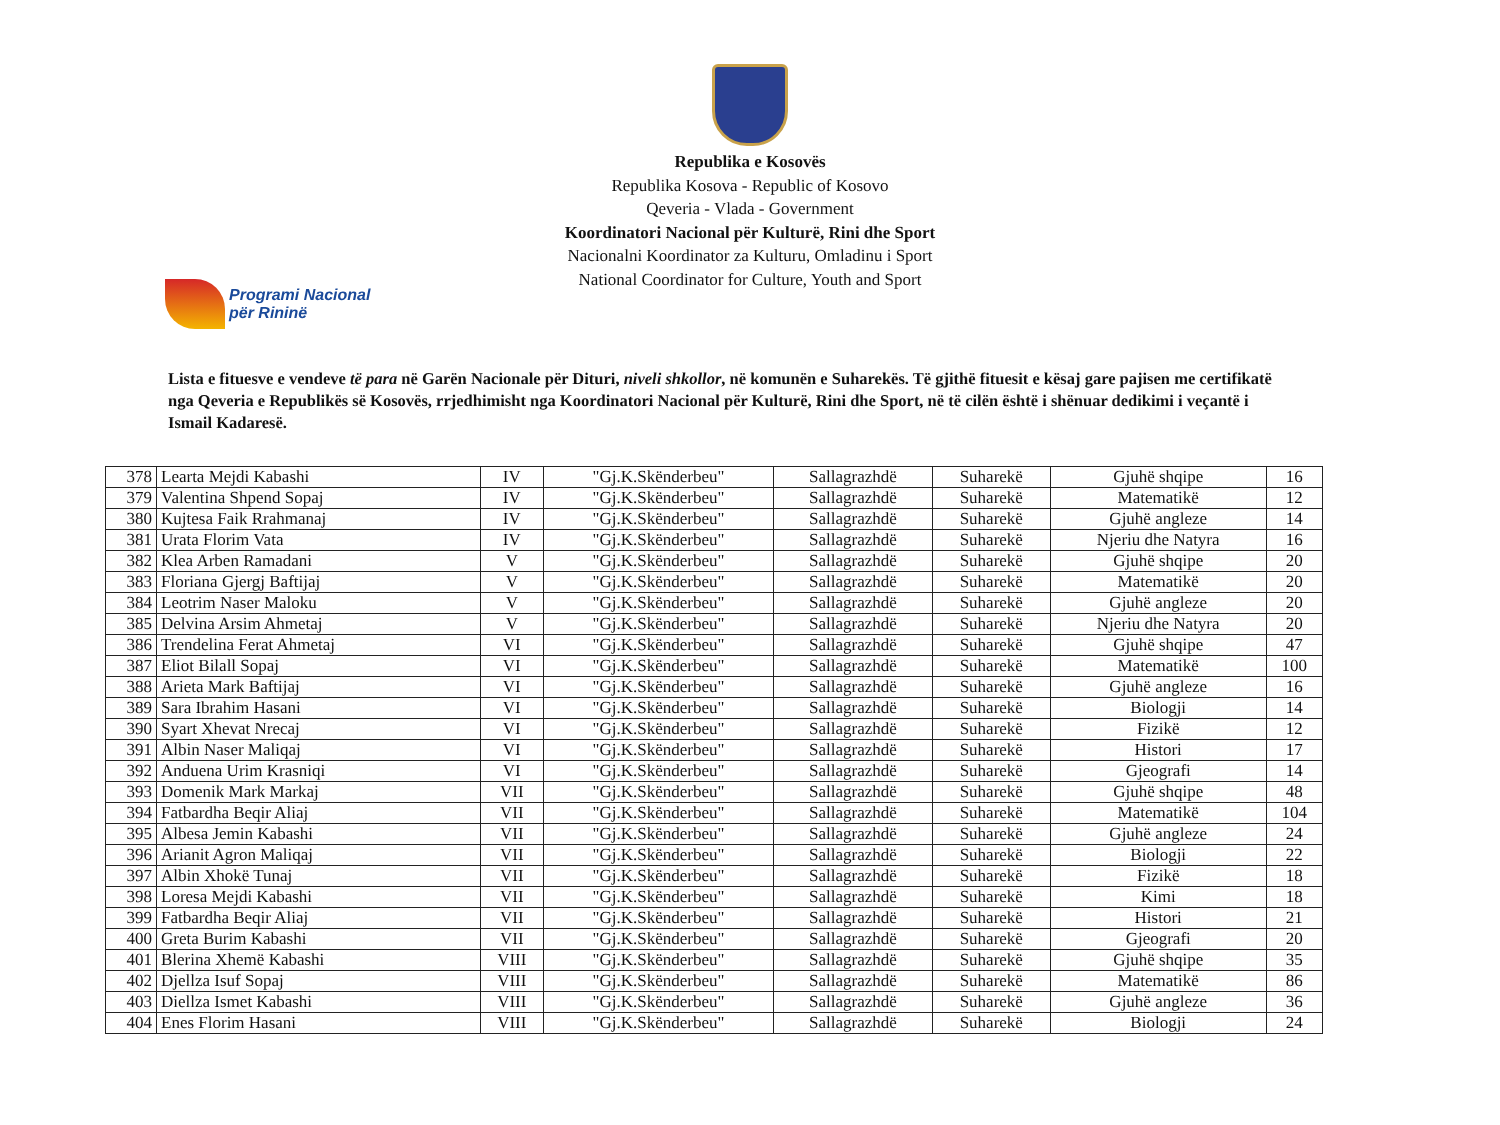Republika e Kosovës
Republika Kosova - Republic of Kosovo
Qeveria - Vlada - Government
Koordinatori Nacional për Kulturë, Rini dhe Sport
Nacionalni Koordinator za Kulturu, Omladinu i Sport
National Coordinator for Culture, Youth and Sport
Programi Nacional
për Rininë
Lista e fituesve e vendeve të para në Garën Nacionale për Dituri, niveli shkollor, në komunën e Suharekës. Të gjithë fituesit e kësaj gare pajisen me certifikatë nga Qeveria e Republikës së Kosovës, rrjedhimisht nga Koordinatori Nacional për Kulturë, Rini dhe Sport, në të cilën është i shënuar dedikimi i veçantë i Ismail Kadaresë.
| 378 | Learta Mejdi Kabashi | IV | "Gj.K.Skënderbeu" | Sallagrazhdë | Suharekë | Gjuhë shqipe | 16 |
| 379 | Valentina Shpend Sopaj | IV | "Gj.K.Skënderbeu" | Sallagrazhdë | Suharekë | Matematikë | 12 |
| 380 | Kujtesa Faik Rrahmanaj | IV | "Gj.K.Skënderbeu" | Sallagrazhdë | Suharekë | Gjuhë angleze | 14 |
| 381 | Urata Florim Vata | IV | "Gj.K.Skënderbeu" | Sallagrazhdë | Suharekë | Njeriu dhe Natyra | 16 |
| 382 | Klea Arben Ramadani | V | "Gj.K.Skënderbeu" | Sallagrazhdë | Suharekë | Gjuhë shqipe | 20 |
| 383 | Floriana Gjergj Baftijaj | V | "Gj.K.Skënderbeu" | Sallagrazhdë | Suharekë | Matematikë | 20 |
| 384 | Leotrim Naser Maloku | V | "Gj.K.Skënderbeu" | Sallagrazhdë | Suharekë | Gjuhë angleze | 20 |
| 385 | Delvina Arsim Ahmetaj | V | "Gj.K.Skënderbeu" | Sallagrazhdë | Suharekë | Njeriu dhe Natyra | 20 |
| 386 | Trendelina Ferat Ahmetaj | VI | "Gj.K.Skënderbeu" | Sallagrazhdë | Suharekë | Gjuhë shqipe | 47 |
| 387 | Eliot Bilall Sopaj | VI | "Gj.K.Skënderbeu" | Sallagrazhdë | Suharekë | Matematikë | 100 |
| 388 | Arieta Mark Baftijaj | VI | "Gj.K.Skënderbeu" | Sallagrazhdë | Suharekë | Gjuhë angleze | 16 |
| 389 | Sara Ibrahim Hasani | VI | "Gj.K.Skënderbeu" | Sallagrazhdë | Suharekë | Biologji | 14 |
| 390 | Syart Xhevat Nrecaj | VI | "Gj.K.Skënderbeu" | Sallagrazhdë | Suharekë | Fizikë | 12 |
| 391 | Albin Naser Maliqaj | VI | "Gj.K.Skënderbeu" | Sallagrazhdë | Suharekë | Histori | 17 |
| 392 | Anduena Urim Krasniqi | VI | "Gj.K.Skënderbeu" | Sallagrazhdë | Suharekë | Gjeografi | 14 |
| 393 | Domenik Mark Markaj | VII | "Gj.K.Skënderbeu" | Sallagrazhdë | Suharekë | Gjuhë shqipe | 48 |
| 394 | Fatbardha Beqir Aliaj | VII | "Gj.K.Skënderbeu" | Sallagrazhdë | Suharekë | Matematikë | 104 |
| 395 | Albesa Jemin Kabashi | VII | "Gj.K.Skënderbeu" | Sallagrazhdë | Suharekë | Gjuhë angleze | 24 |
| 396 | Arianit Agron Maliqaj | VII | "Gj.K.Skënderbeu" | Sallagrazhdë | Suharekë | Biologji | 22 |
| 397 | Albin Xhokë Tunaj | VII | "Gj.K.Skënderbeu" | Sallagrazhdë | Suharekë | Fizikë | 18 |
| 398 | Loresa Mejdi Kabashi | VII | "Gj.K.Skënderbeu" | Sallagrazhdë | Suharekë | Kimi | 18 |
| 399 | Fatbardha Beqir Aliaj | VII | "Gj.K.Skënderbeu" | Sallagrazhdë | Suharekë | Histori | 21 |
| 400 | Greta Burim Kabashi | VII | "Gj.K.Skënderbeu" | Sallagrazhdë | Suharekë | Gjeografi | 20 |
| 401 | Blerina Xhemë Kabashi | VIII | "Gj.K.Skënderbeu" | Sallagrazhdë | Suharekë | Gjuhë shqipe | 35 |
| 402 | Djellza Isuf Sopaj | VIII | "Gj.K.Skënderbeu" | Sallagrazhdë | Suharekë | Matematikë | 86 |
| 403 | Diellza Ismet Kabashi | VIII | "Gj.K.Skënderbeu" | Sallagrazhdë | Suharekë | Gjuhë angleze | 36 |
| 404 | Enes Florim Hasani | VIII | "Gj.K.Skënderbeu" | Sallagrazhdë | Suharekë | Biologji | 24 |